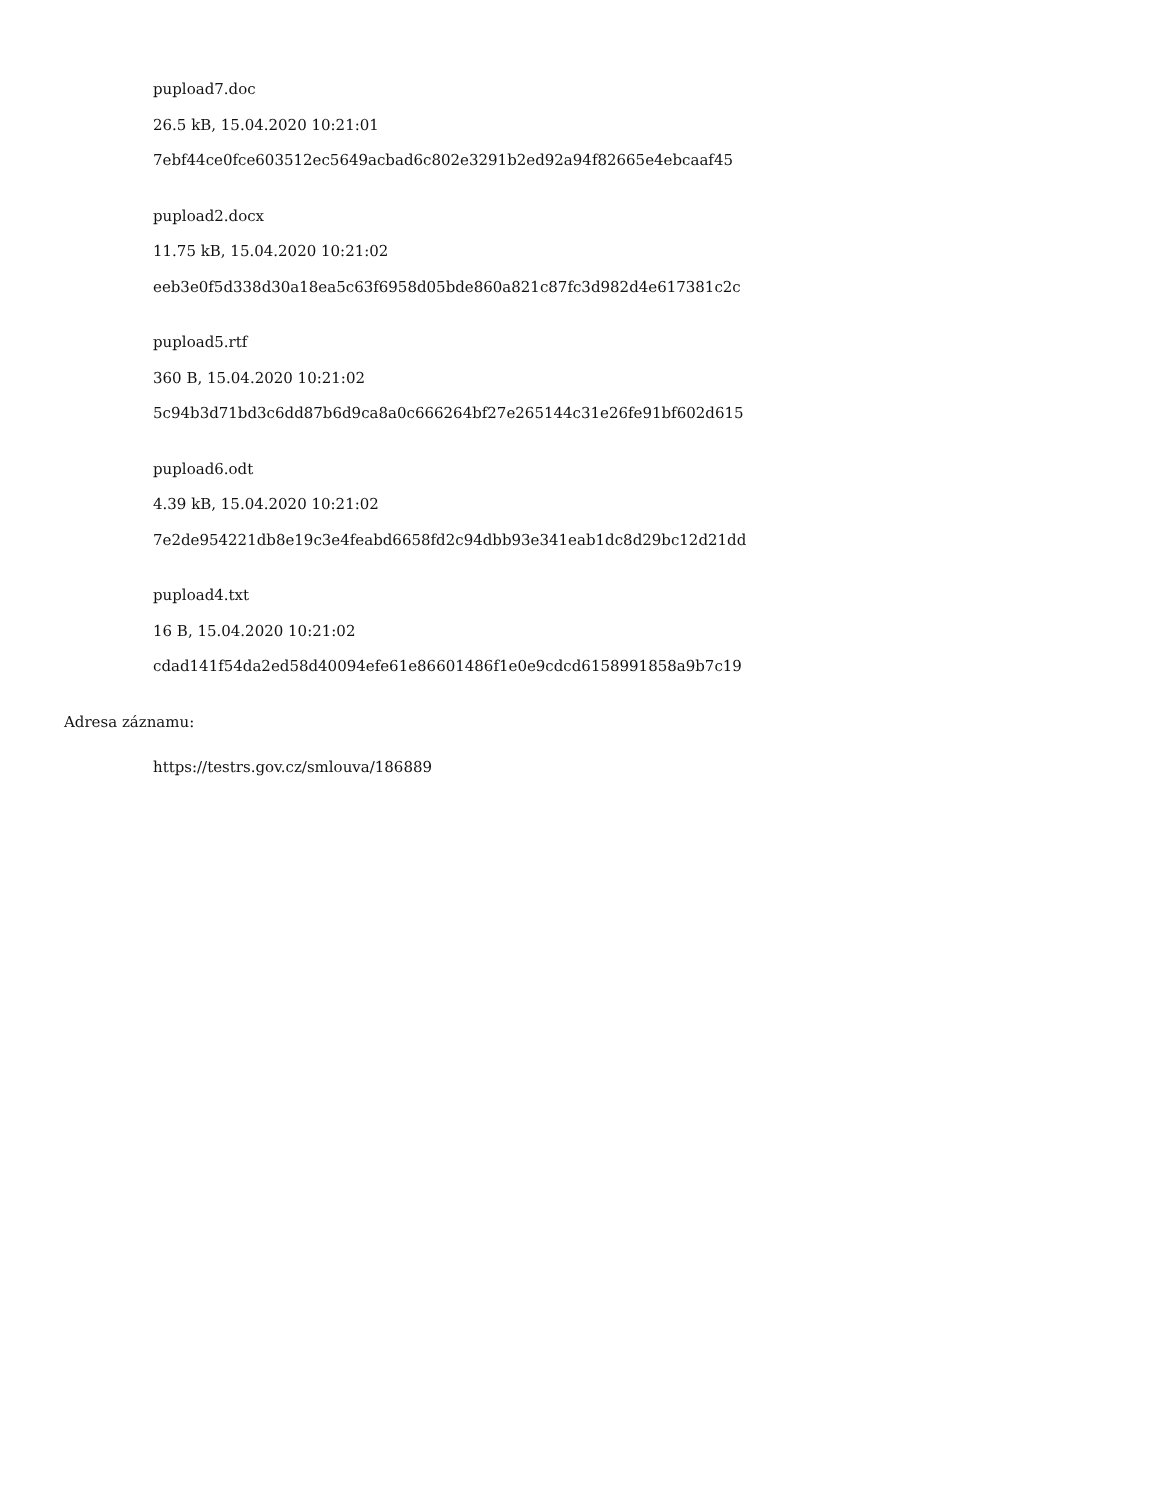pupload7.doc
26.5 kB, 15.04.2020 10:21:01
7ebf44ce0fce603512ec5649acbad6c802e3291b2ed92a94f82665e4ebcaaf45
pupload2.docx
11.75 kB, 15.04.2020 10:21:02
eeb3e0f5d338d30a18ea5c63f6958d05bde860a821c87fc3d982d4e617381c2c
pupload5.rtf
360 B, 15.04.2020 10:21:02
5c94b3d71bd3c6dd87b6d9ca8a0c666264bf27e265144c31e26fe91bf602d615
pupload6.odt
4.39 kB, 15.04.2020 10:21:02
7e2de954221db8e19c3e4feabd6658fd2c94dbb93e341eab1dc8d29bc12d21dd
pupload4.txt
16 B, 15.04.2020 10:21:02
cdad141f54da2ed58d40094efe61e86601486f1e0e9cdcd6158991858a9b7c19
Adresa záznamu:
https://testrs.gov.cz/smlouva/186889